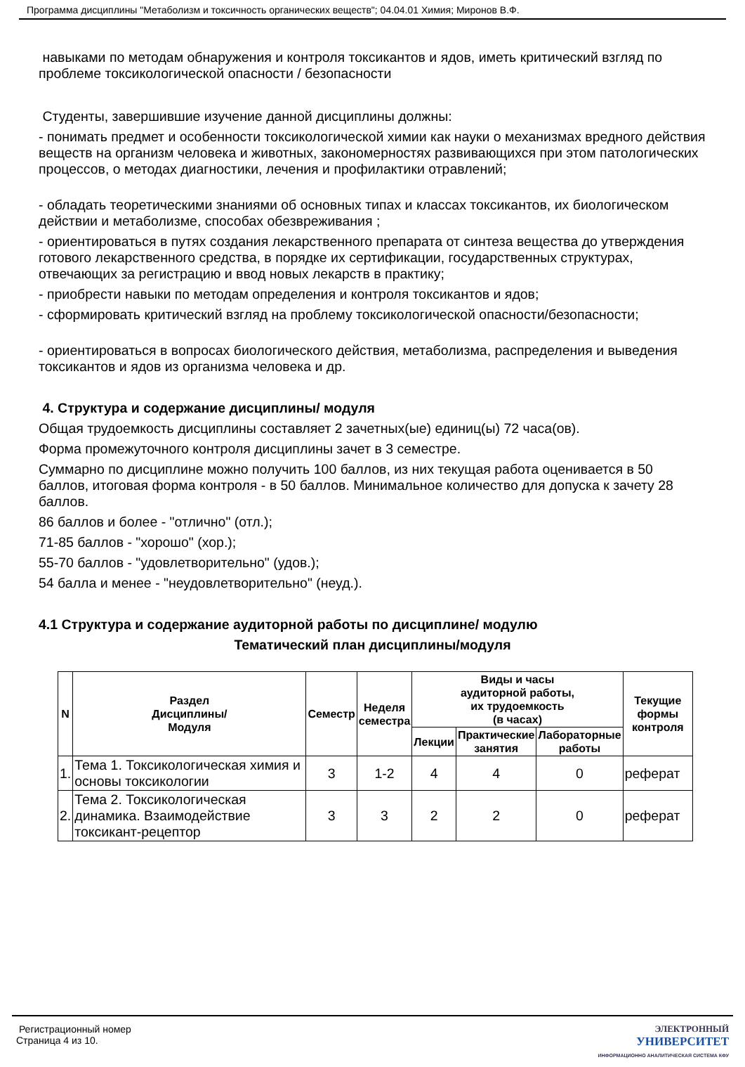Программа дисциплины "Метаболизм и токсичность органических веществ"; 04.04.01 Химия; Миронов В.Ф.
навыками по методам обнаружения и контроля токсикантов и ядов, иметь критический взгляд по проблеме токсикологической опасности / безопасности
Студенты, завершившие изучение данной дисциплины должны:
- понимать предмет и особенности токсикологической химии как науки о механизмах вредного действия веществ на организм человека и животных, закономерностях развивающихся при этом патологических процессов, о методах диагностики, лечения и профилактики отравлений;
- обладать теоретическими знаниями об основных типах и классах токсикантов, их биологическом действии и метаболизме, способах обезвреживания ;
- ориентироваться в путях создания лекарственного препарата от синтеза вещества до утверждения готового лекарственного средства, в порядке их сертификации, государственных структурах, отвечающих за регистрацию и ввод новых лекарств в практику;
- приобрести навыки по методам определения и контроля токсикантов и ядов;
- сформировать критический взгляд на проблему токсикологической опасности/безопасности;
- ориентироваться в вопросах биологического действия, метаболизма, распределения и выведения токсикантов и ядов из организма человека и др.
4. Структура и содержание дисциплины/ модуля
Общая трудоемкость дисциплины составляет 2 зачетных(ые) единиц(ы) 72 часа(ов).
Форма промежуточного контроля дисциплины зачет в 3 семестре.
Суммарно по дисциплине можно получить 100 баллов, из них текущая работа оценивается в 50 баллов, итоговая форма контроля - в 50 баллов. Минимальное количество для допуска к зачету 28 баллов.
86 баллов и более - "отлично" (отл.);
71-85 баллов - "хорошо" (хор.);
55-70 баллов - "удовлетворительно" (удов.);
54 балла и менее - "неудовлетворительно" (неуд.).
4.1 Структура и содержание аудиторной работы по дисциплине/ модулю
Тематический план дисциплины/модуля
| N | Раздел Дисциплины/ Модуля | Семестр | Неделя семестра | Виды и часы аудиторной работы, их трудоемкость (в часах) | | | Текущие формы контроля |
| --- | --- | --- | --- | --- | --- | --- | --- |
| | | | | Лекции | Практические занятия | Лабораторные работы | |
| 1. | Тема 1. Токсикологическая химия и основы токсикологии | 3 | 1-2 | 4 | 4 | 0 | реферат |
| 2. | Тема 2. Токсикологическая динамика. Взаимодействие токсикант-рецептор | 3 | 3 | 2 | 2 | 0 | реферат |
Регистрационный номер
Страница 4 из 10.
ЭЛЕКТРОННЫЙ
УНИВЕРСИТЕТ
ИНФОРМАЦИОННО АНАЛИТИЧЕСКАЯ СИСТЕМА КФУ